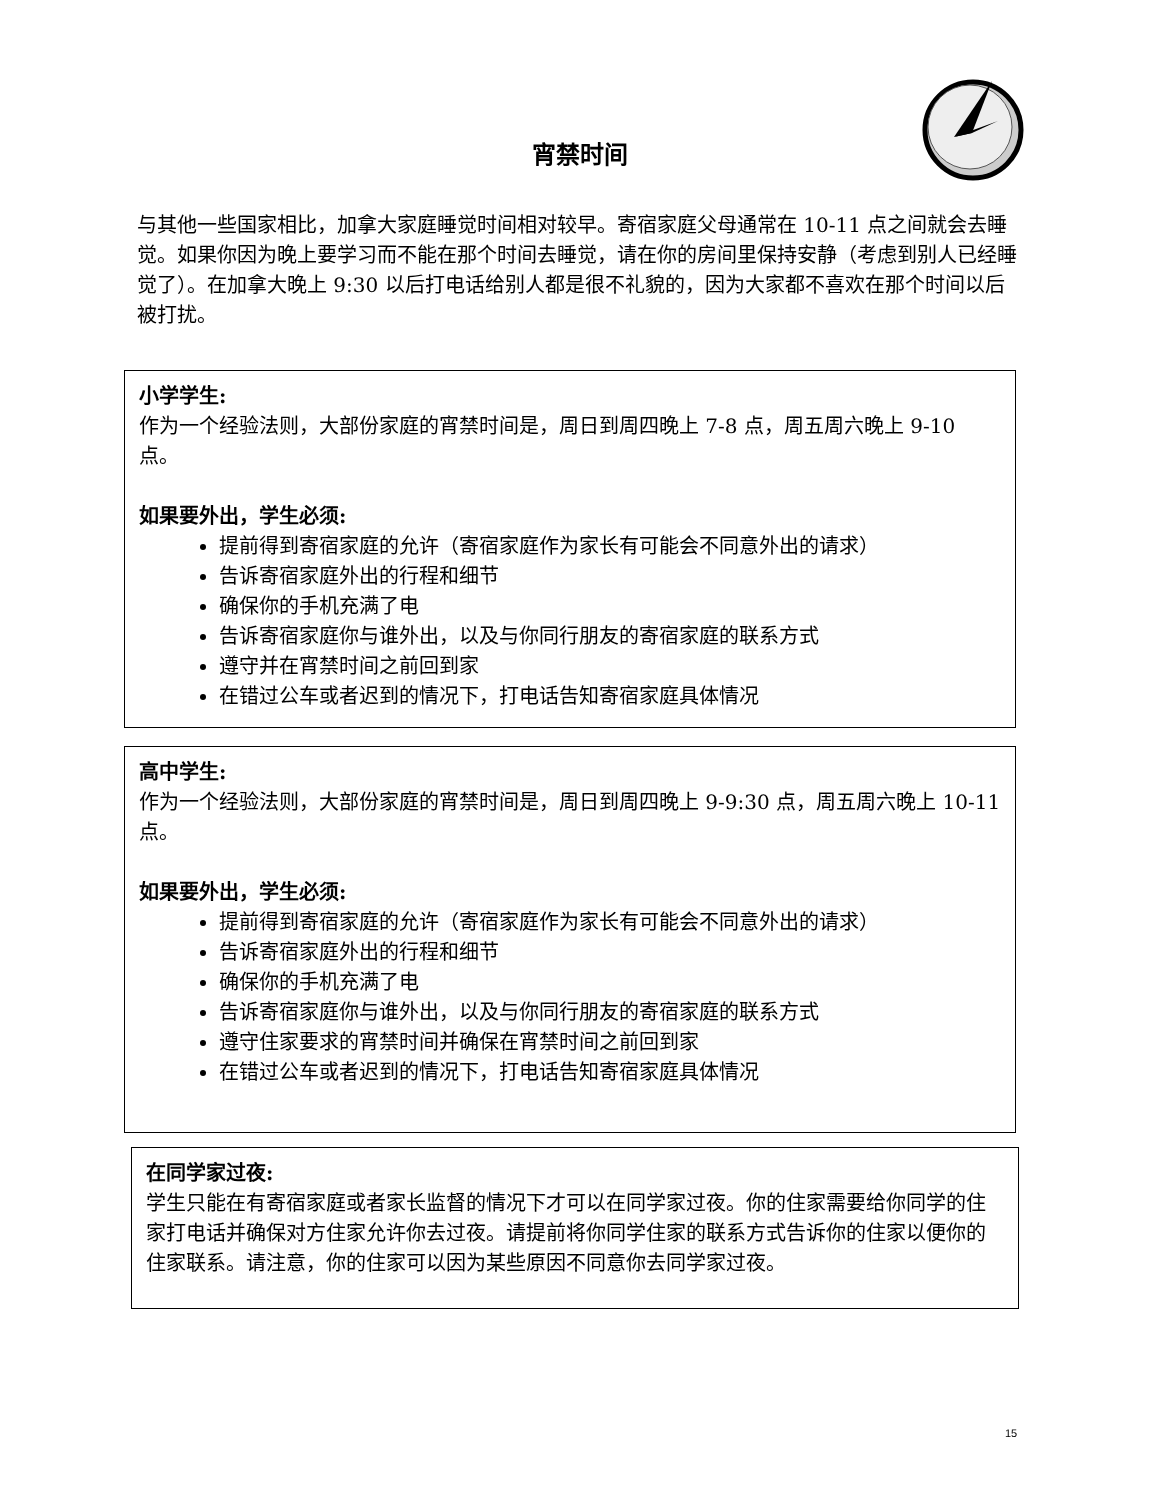宵禁时间
与其他一些国家相比，加拿大家庭睡觉时间相对较早。寄宿家庭父母通常在 10-11 点之间就会去睡觉。如果你因为晚上要学习而不能在那个时间去睡觉，请在你的房间里保持安静（考虑到别人已经睡觉了）。在加拿大晚上 9:30 以后打电话给别人都是很不礼貌的，因为大家都不喜欢在那个时间以后被打扰。
小学学生:
作为一个经验法则，大部份家庭的宵禁时间是，周日到周四晚上 7-8 点，周五周六晚上 9-10 点。
如果要外出，学生必须:
提前得到寄宿家庭的允许（寄宿家庭作为家长有可能会不同意外出的请求）
告诉寄宿家庭外出的行程和细节
确保你的手机充满了电
告诉寄宿家庭你与谁外出，以及与你同行朋友的寄宿家庭的联系方式
遵守并在宵禁时间之前回到家
在错过公车或者迟到的情况下，打电话告知寄宿家庭具体情况
高中学生:
作为一个经验法则，大部份家庭的宵禁时间是，周日到周四晚上 9-9:30 点，周五周六晚上 10-11 点。
如果要外出，学生必须:
提前得到寄宿家庭的允许（寄宿家庭作为家长有可能会不同意外出的请求）
告诉寄宿家庭外出的行程和细节
确保你的手机充满了电
告诉寄宿家庭你与谁外出，以及与你同行朋友的寄宿家庭的联系方式
遵守住家要求的宵禁时间并确保在宵禁时间之前回到家
在错过公车或者迟到的情况下，打电话告知寄宿家庭具体情况
在同学家过夜:
学生只能在有寄宿家庭或者家长监督的情况下才可以在同学家过夜。你的住家需要给你同学的住家打电话并确保对方住家允许你去过夜。请提前将你同学住家的联系方式告诉你的住家以便你的住家联系。请注意，你的住家可以因为某些原因不同意你去同学家过夜。
15